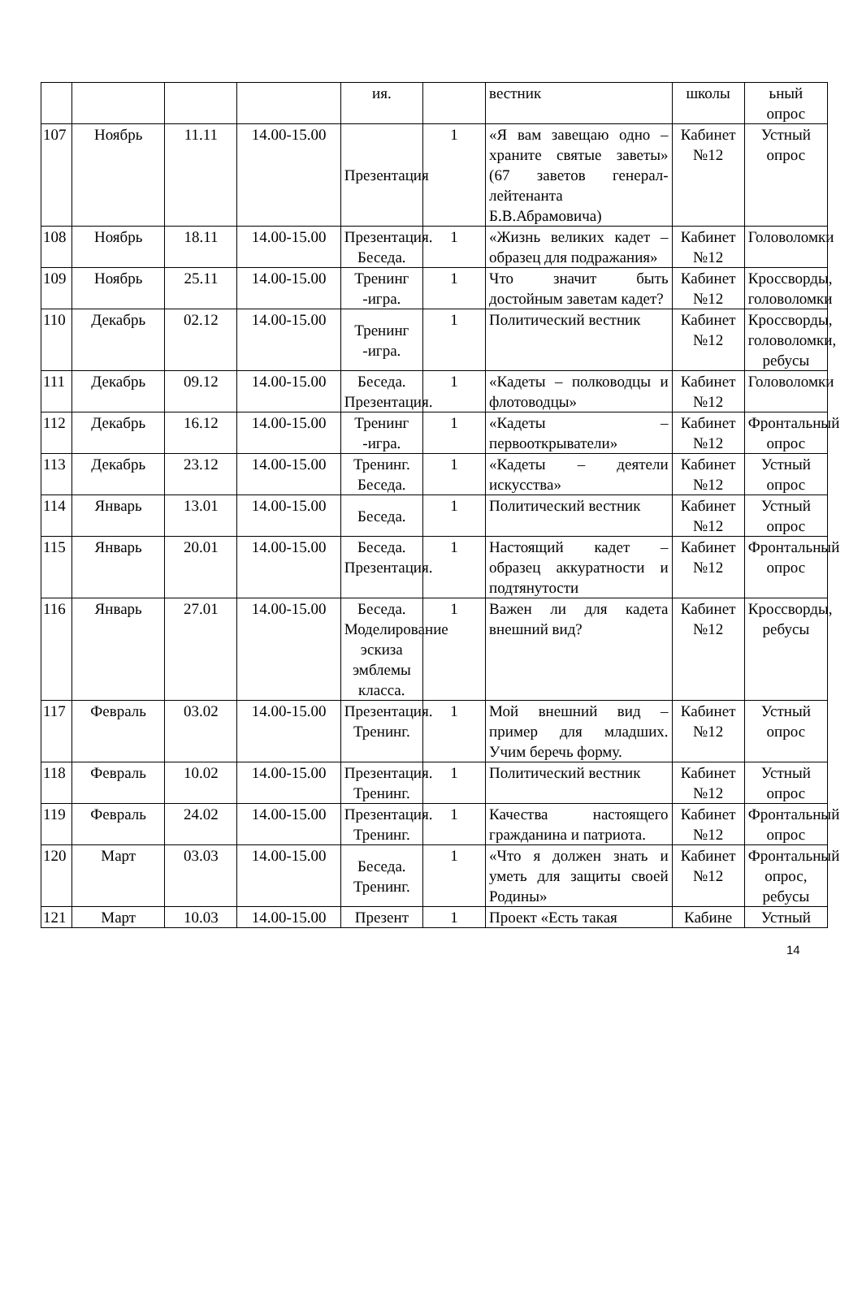| | | | | ия. | | вестник | школы | ьный опрос |
| 107 | Ноябрь | 11.11 | 14.00-15.00 | Презентация | 1 | «Я вам завещаю одно – храните святые заветы» (67 заветов генерал-лейтенанта Б.В.Абрамовича) | Кабинет №12 | Устный опрос |
| 108 | Ноябрь | 18.11 | 14.00-15.00 | Презентация. Беседа. | 1 | «Жизнь великих кадет – образец для подражания» | Кабинет №12 | Головоломки |
| 109 | Ноябрь | 25.11 | 14.00-15.00 | Тренинг -игра. | 1 | Что значит быть достойным заветам кадет? | Кабинет №12 | Кроссворды, головоломки |
| 110 | Декабрь | 02.12 | 14.00-15.00 | Тренинг -игра. | 1 | Политический вестник | Кабинет №12 | Кроссворды, головоломки, ребусы |
| 111 | Декабрь | 09.12 | 14.00-15.00 | Беседа. Презентация. | 1 | «Кадеты – полководцы и флотоводцы» | Кабинет №12 | Головоломки |
| 112 | Декабрь | 16.12 | 14.00-15.00 | Тренинг -игра. | 1 | «Кадеты – первооткрыватели» | Кабинет №12 | Фронтальный опрос |
| 113 | Декабрь | 23.12 | 14.00-15.00 | Тренинг. Беседа. | 1 | «Кадеты – деятели искусства» | Кабинет №12 | Устный опрос |
| 114 | Январь | 13.01 | 14.00-15.00 | Беседа. | 1 | Политический вестник | Кабинет №12 | Устный опрос |
| 115 | Январь | 20.01 | 14.00-15.00 | Беседа. Презентация. | 1 | Настоящий кадет – образец аккуратности и подтянутости | Кабинет №12 | Фронтальный опрос |
| 116 | Январь | 27.01 | 14.00-15.00 | Беседа. Моделирование эскиза эмблемы класса. | 1 | Важен ли для кадета внешний вид? | Кабинет №12 | Кроссворды, ребусы |
| 117 | Февраль | 03.02 | 14.00-15.00 | Презентация. Тренинг. | 1 | Мой внешний вид – пример для младших. Учим беречь форму. | Кабинет №12 | Устный опрос |
| 118 | Февраль | 10.02 | 14.00-15.00 | Презентация. Тренинг. | 1 | Политический вестник | Кабинет №12 | Устный опрос |
| 119 | Февраль | 24.02 | 14.00-15.00 | Презентация. Тренинг. | 1 | Качества настоящего гражданина и патриота. | Кабинет №12 | Фронтальный опрос |
| 120 | Март | 03.03 | 14.00-15.00 | Беседа. Тренинг. | 1 | «Что я должен знать и уметь для защиты своей Родины» | Кабинет №12 | Фронтальный опрос, ребусы |
| 121 | Март | 10.03 | 14.00-15.00 | Презент | 1 | Проект «Есть такая | Кабине | Устный |
14